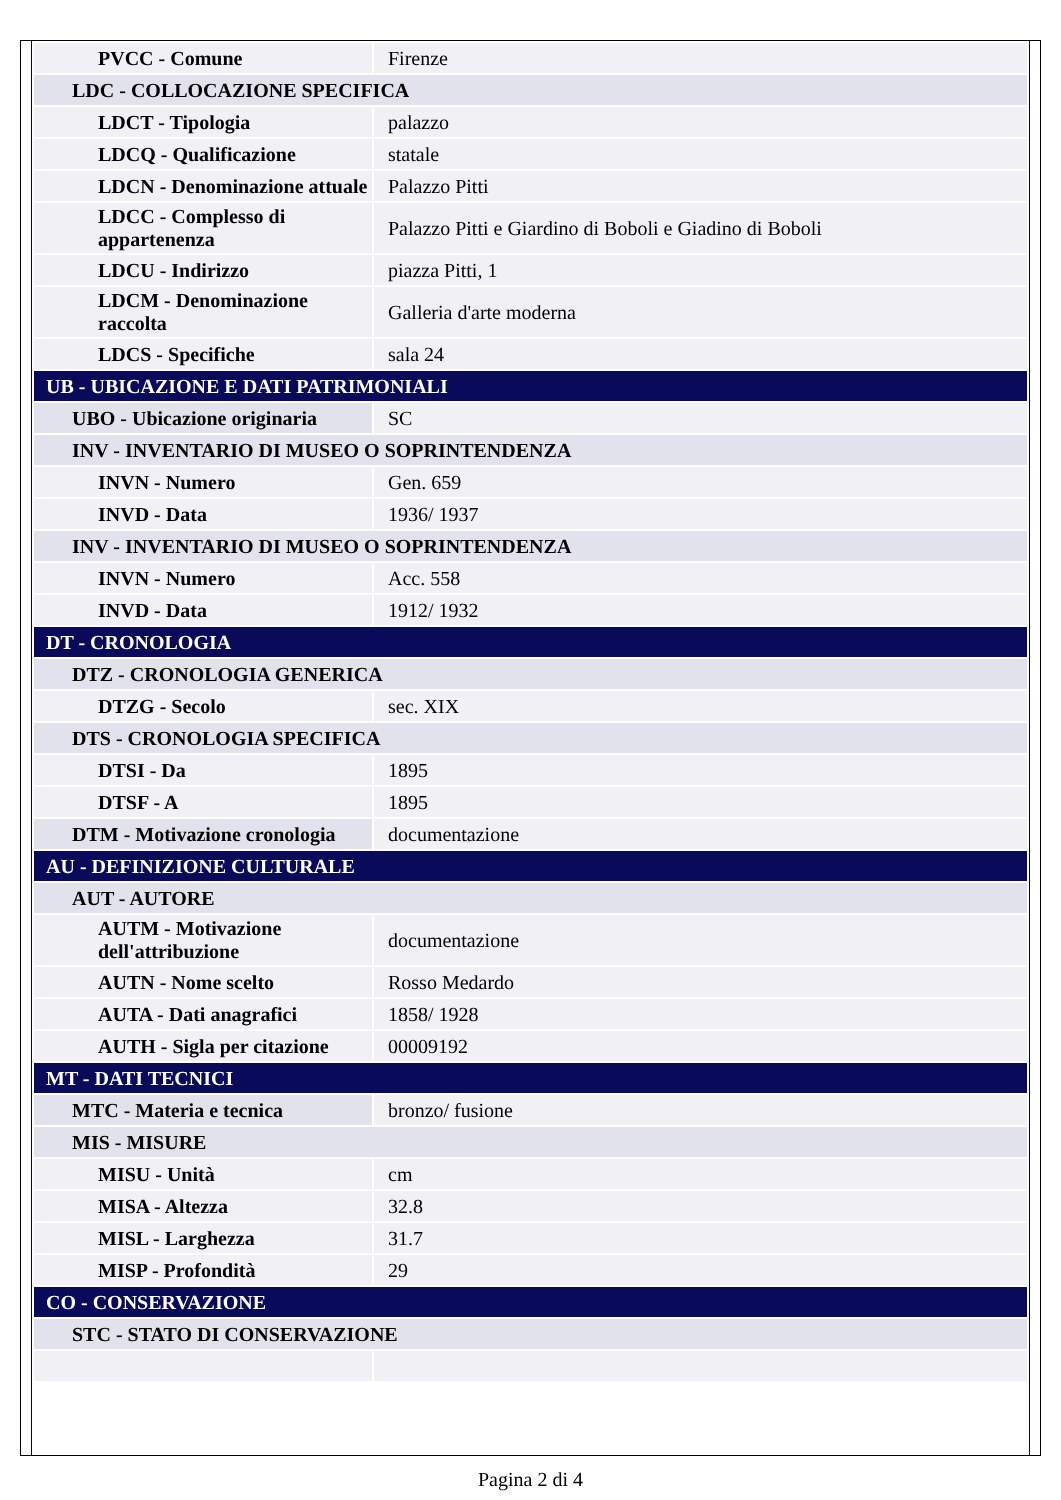| PVCC - Comune | Firenze |
| LDC - COLLOCAZIONE SPECIFICA | |
| LDCT - Tipologia | palazzo |
| LDCQ - Qualificazione | statale |
| LDCN - Denominazione attuale | Palazzo Pitti |
| LDCC - Complesso di appartenenza | Palazzo Pitti e Giardino di Boboli e Giadino di Boboli |
| LDCU - Indirizzo | piazza Pitti, 1 |
| LDCM - Denominazione raccolta | Galleria d'arte moderna |
| LDCS - Specifiche | sala 24 |
| UB - UBICAZIONE E DATI PATRIMONIALI | |
| UBO - Ubicazione originaria | SC |
| INV - INVENTARIO DI MUSEO O SOPRINTENDENZA | |
| INVN - Numero | Gen. 659 |
| INVD - Data | 1936/ 1937 |
| INV - INVENTARIO DI MUSEO O SOPRINTENDENZA | |
| INVN - Numero | Acc. 558 |
| INVD - Data | 1912/ 1932 |
| DT - CRONOLOGIA | |
| DTZ - CRONOLOGIA GENERICA | |
| DTZG - Secolo | sec. XIX |
| DTS - CRONOLOGIA SPECIFICA | |
| DTSI - Da | 1895 |
| DTSF - A | 1895 |
| DTM - Motivazione cronologia | documentazione |
| AU - DEFINIZIONE CULTURALE | |
| AUT - AUTORE | |
| AUTM - Motivazione dell'attribuzione | documentazione |
| AUTN - Nome scelto | Rosso Medardo |
| AUTA - Dati anagrafici | 1858/ 1928 |
| AUTH - Sigla per citazione | 00009192 |
| MT - DATI TECNICI | |
| MTC - Materia e tecnica | bronzo/ fusione |
| MIS - MISURE | |
| MISU - Unità | cm |
| MISA - Altezza | 32.8 |
| MISL - Larghezza | 31.7 |
| MISP - Profondità | 29 |
| CO - CONSERVAZIONE | |
| STC - STATO DI CONSERVAZIONE | |
Pagina 2 di 4